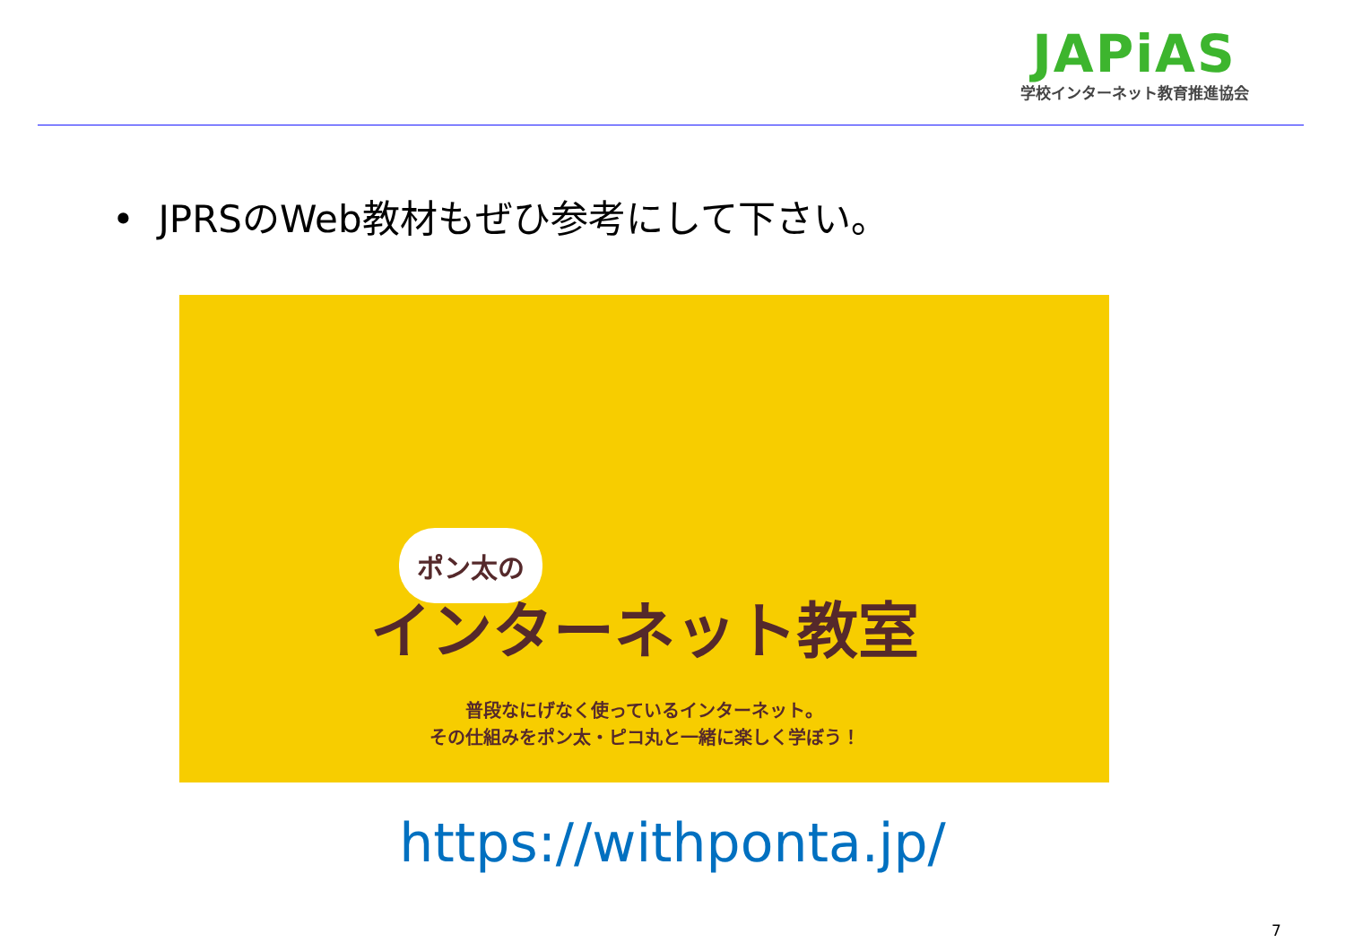JAPiAS
学校インターネット教育推進協会
• JPRSのWeb教材もぜひ参考にして下さい。
ポン太の
インターネット教室
普段なにげなく使っているインターネット。
その仕組みをポン太・ピコ丸と一緒に楽しく学ぼう！
https://withponta.jp/
7